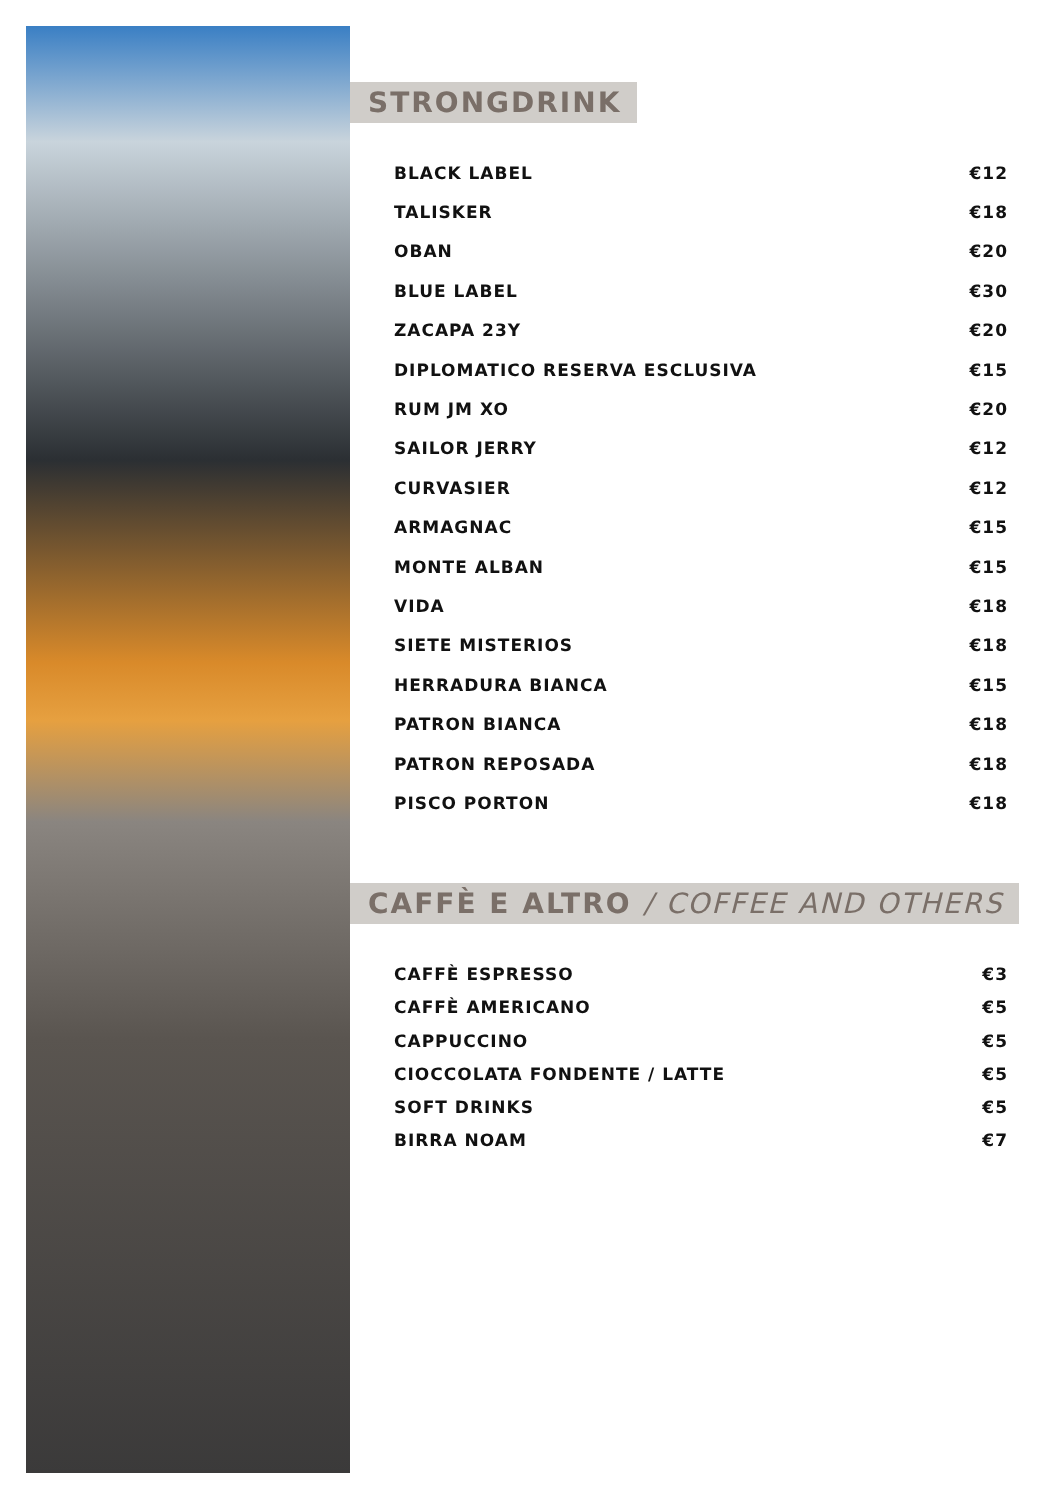STRONGDRINK
| BLACK LABEL | €12 |
| TALISKER | €18 |
| OBAN | €20 |
| BLUE LABEL | €30 |
| ZACAPA 23Y | €20 |
| DIPLOMATICO RESERVA ESCLUSIVA | €15 |
| RUM JM XO | €20 |
| SAILOR JERRY | €12 |
| CURVASIER | €12 |
| ARMAGNAC | €15 |
| MONTE ALBAN | €15 |
| VIDA | €18 |
| SIETE MISTERIOS | €18 |
| HERRADURA BIANCA | €15 |
| PATRON BIANCA | €18 |
| PATRON REPOSADA | €18 |
| PISCO PORTON | €18 |
CAFFÈ E ALTRO / COFFEE AND OTHERS
| CAFFÈ ESPRESSO | €3 |
| CAFFÈ AMERICANO | €5 |
| CAPPUCCINO | €5 |
| CIOCCOLATA FONDENTE / LATTE | €5 |
| SOFT DRINKS | €5 |
| BIRRA NOAM | €7 |